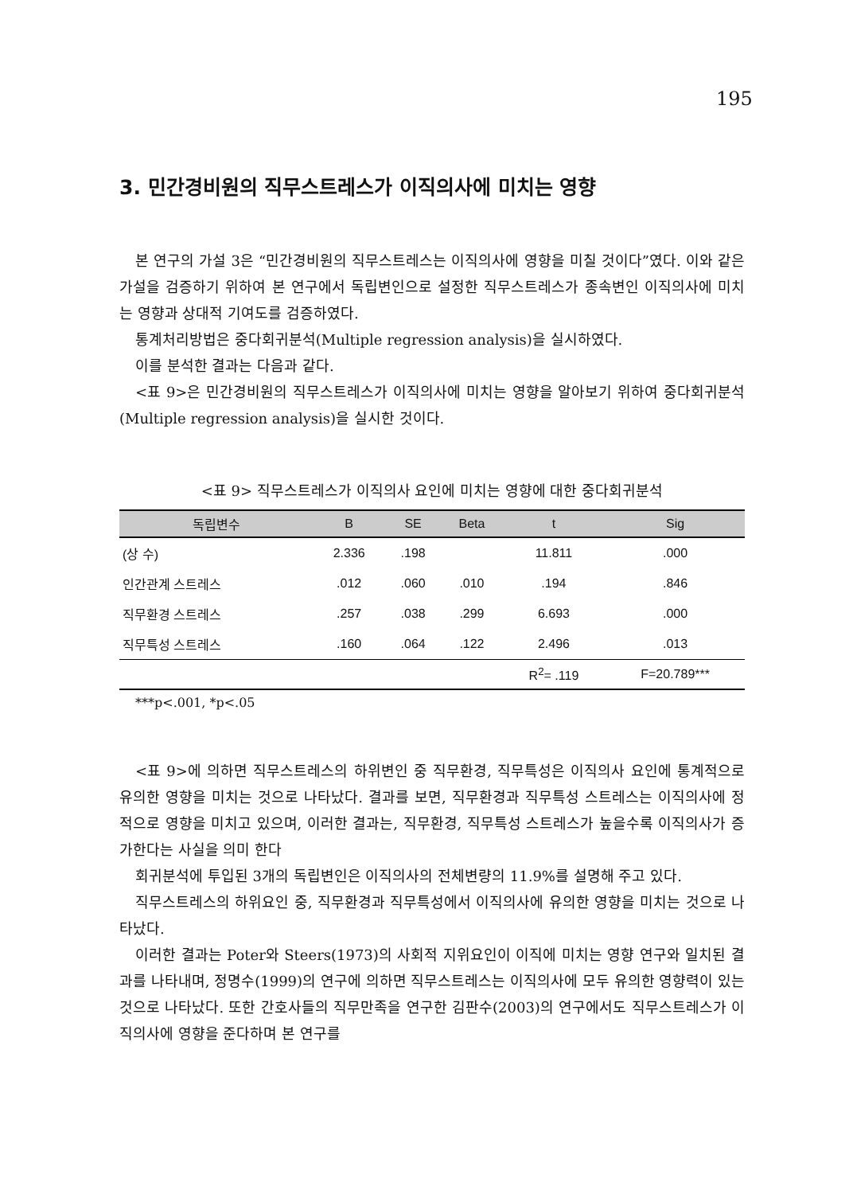195
3. 민간경비원의 직무스트레스가 이직의사에 미치는 영향
본 연구의 가설 3은 “민간경비원의 직무스트레스는 이직의사에 영향을 미칠 것이다”였다. 이와 같은 가설을 검증하기 위하여 본 연구에서 독립변인으로 설정한 직무스트레스가 종속변인 이직의사에 미치는 영향과 상대적 기여도를 검증하였다.
통계처리방법은 중다회귀분석(Multiple regression analysis)을 실시하였다.
이를 분석한 결과는 다음과 같다.
<표 9>은 민간경비원의 직무스트레스가 이직의사에 미치는 영향을 알아보기 위하여 중다회귀분석(Multiple regression analysis)을 실시한 것이다.
<표 9> 직무스트레스가 이직의사 요인에 미치는 영향에 대한 중다회귀분석
| 독립변수 | B | SE | Beta | t | Sig |
| --- | --- | --- | --- | --- | --- |
| (상 수) | 2.336 | .198 | | 11.811 | .000 |
| 인간관계 스트레스 | .012 | .060 | .010 | .194 | .846 |
| 직무환경 스트레스 | .257 | .038 | .299 | 6.693 | .000 |
| 직무특성 스트레스 | .160 | .064 | .122 | 2.496 | .013 |
| | | | | R<sup>2</sup>= .119 | F=20.789*** |
***p<.001, *p<.05
<표 9>에 의하면 직무스트레스의 하위변인 중 직무환경, 직무특성은 이직의사 요인에 통계적으로 유의한 영향을 미치는 것으로 나타났다. 결과를 보면, 직무환경과 직무특성 스트레스는 이직의사에 정적으로 영향을 미치고 있으며, 이러한 결과는, 직무환경, 직무특성 스트레스가 높을수록 이직의사가 증가한다는 사실을 의미 한다
회귀분석에 투입된 3개의 독립변인은 이직의사의 전체변량의 11.9%를 설명해 주고 있다.
직무스트레스의 하위요인 중, 직무환경과 직무특성에서 이직의사에 유의한 영향을 미치는 것으로 나타났다.
이러한 결과는 Poter와 Steers(1973)의 사회적 지위요인이 이직에 미치는 영향 연구와 일치된 결과를 나타내며, 정명수(1999)의 연구에 의하면 직무스트레스는 이직의사에 모두 유의한 영향력이 있는 것으로 나타났다. 또한 간호사들의 직무만족을 연구한 김판수(2003)의 연구에서도 직무스트레스가 이직의사에 영향을 준다하며 본 연구를